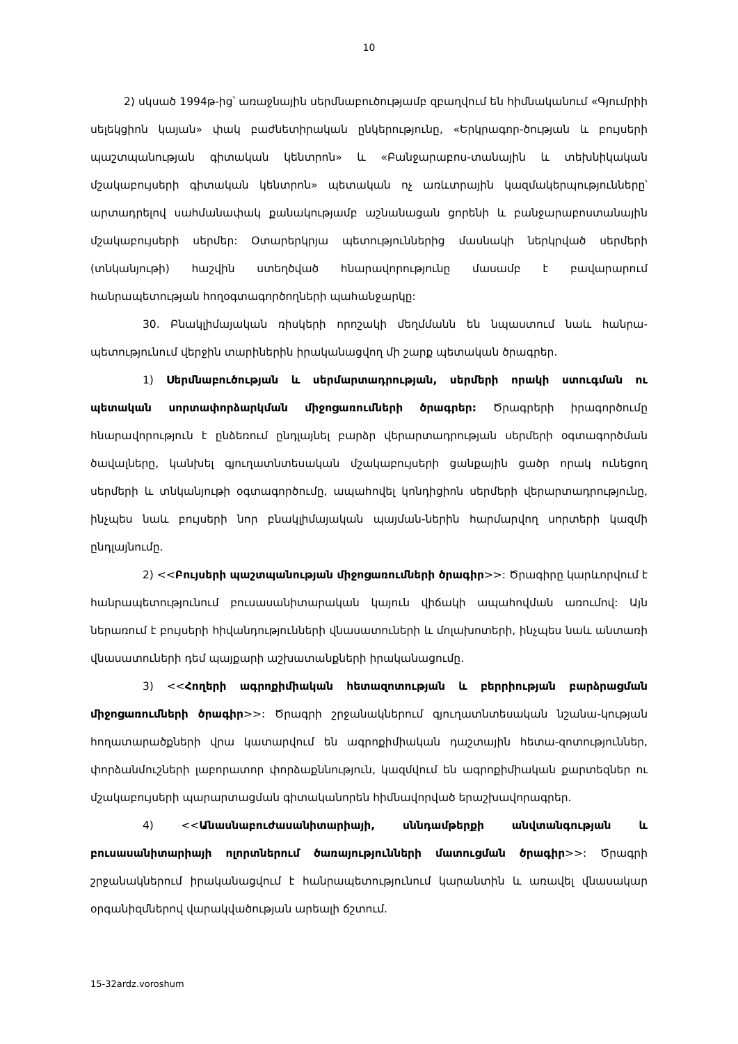10
2) սկսած 1994թ-ից՝ առաջնային սերմնաբուծությամբ զբաղվում են հիմնականում «Գյումրիի սելեկցիոն կայան» փակ բաժնետիրական ընկերությունը, «Երկրագոր-ծության և բույսերի պաշտպանության գիտական կենտրոն» և «Բանջարաբոս-տանային և տեխնիկական մշակաբույսերի գիտական կենտրոն» պետական ոչ առևտրային կազմակերպությունները՝ արտադրելով սահմանափակ քանակությամբ աշնանացան ցորենի և բանջարաբոստանային մշակաբույսերի սերմեր: Օտարերկրյա պետություններից մասնակի ներկրված սերմերի (տնկանյութի) հաշվին ստեղծված հնարավորությունը մասամբ է բավարարում հանրապետության հողօգտագործողների պահանջարկը:
30. Բնակլիմայական ռիսկերի որոշակի մեղմմանն են նպաստում նաև հանրա-պետությունում վերջին տարիներին իրականացվող մի շարք պետական ծրագրեր.
1) Սերմնաբուծության և սերմարտադրության, սերմերի որակի ստուգման ու պետական սորտափորձարկման միջոցառումների ծրագրեր: Ծրագրերի իրագործումը հնարավորություն է ընձեռում ընդլայնել բարձր վերարտադրության սերմերի օգտագործման ծավալները, կանխել գյուղատնտեսական մշակաբույսերի ցանքային ցածր որակ ունեցող սերմերի և տնկանյութի օգտագործումը, ապահովել կոնդիցիոն սերմերի վերարտադրությունը, ինչպես նաև բույսերի նոր բնակլիմայական պայման-ներին հարմարվող սորտերի կազմի ընդլայնումը.
2) <<Բույսերի պաշտպանության միջոցառումների ծրագիր>>: Ծրագիրը կարևորվում է հանրապետությունում բուսասանիտարական կայուն վիճակի ապահովման առումով: Այն ներառում է բույսերի հիվանդությունների վնասատուների և մոլախոտերի, ինչպես նաև անտառի վնասատուների դեմ պայքարի աշխատանքների իրականացումը.
3) <<Հողերի ագրոքիմիական հետազոտության և բերրիության բարձրացման միջոցառումների ծրագիր>>: Ծրագրի շրջանակներում գյուղատնտեսական նշանա-կության հողատարածքների վրա կատարվում են ագրոքիմիական դաշտային հետա-զոտություններ, փորձանմուշների լաբորատոր փորձաքննություն, կազմվում են ագրոքիմիական քարտեզներ ու մշակաբույսերի պարարտացման գիտականորեն հիմնավորված երաշխավորագրեր.
4) <<Անասնաբուժասանիտարիայի, սննդամթերքի անվտանգության և բուսասանիտարիայի ոլորտներում ծառայությունների մատուցման ծրագիր>>: Ծրագրի շրջանակներում իրականացվում է հանրապետությունում կարանտին և առավել վնասակար օրգանիզմներով վարակվածության արեալի ճշտում.
15-32ardz.voroshum